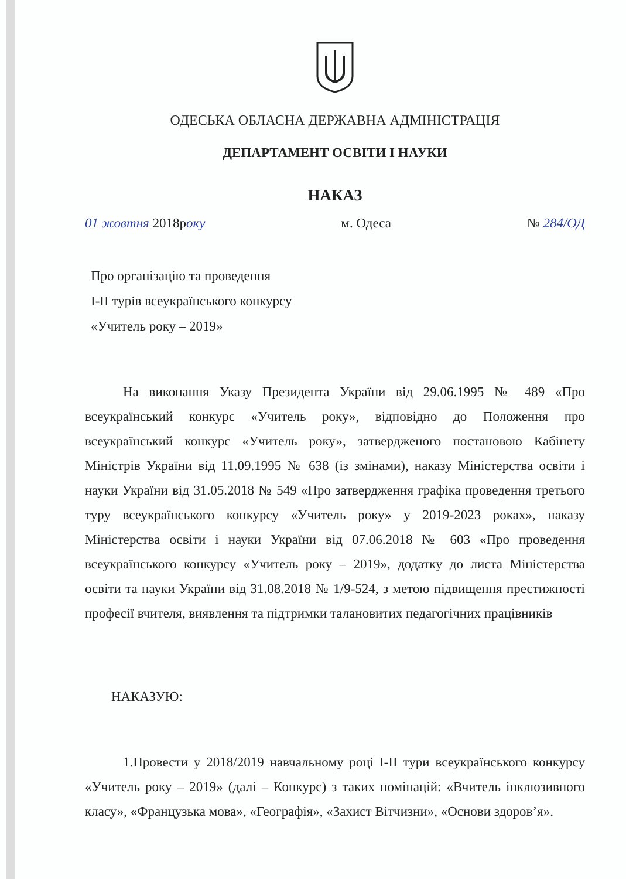ОДЕСЬКА ОБЛАСНА ДЕРЖАВНА АДМІНІСТРАЦІЯ
ДЕПАРТАМЕНТ ОСВІТИ І НАУКИ
НАКАЗ
01 жовтня 2018року м. Одеса № 284/ОД
Про організацію та проведення
І-ІІ турів всеукраїнського конкурсу
«Учитель року – 2019»
На виконання Указу Президента України від 29.06.1995 № 489 «Про всеукраїнський конкурс «Учитель року», відповідно до Положення про всеукраїнський конкурс «Учитель року», затвердженого постановою Кабінету Міністрів України від 11.09.1995 № 638 (із змінами), наказу Міністерства освіти і науки України від 31.05.2018 № 549 «Про затвердження графіка проведення третього туру всеукраїнського конкурсу «Учитель року» у 2019-2023 роках», наказу Міністерства освіти і науки України від 07.06.2018 № 603 «Про проведення всеукраїнського конкурсу «Учитель року – 2019», додатку до листа Міністерства освіти та науки України від 31.08.2018 № 1/9-524, з метою підвищення престижності професії вчителя, виявлення та підтримки талановитих педагогічних працівників
НАКАЗУЮ:
1.Провести у 2018/2019 навчальному році І-ІІ тури всеукраїнського конкурсу «Учитель року – 2019» (далі – Конкурс) з таких номінацій: «Вчитель інклюзивного класу», «Французька мова», «Географія», «Захист Вітчизни», «Основи здоров’я».